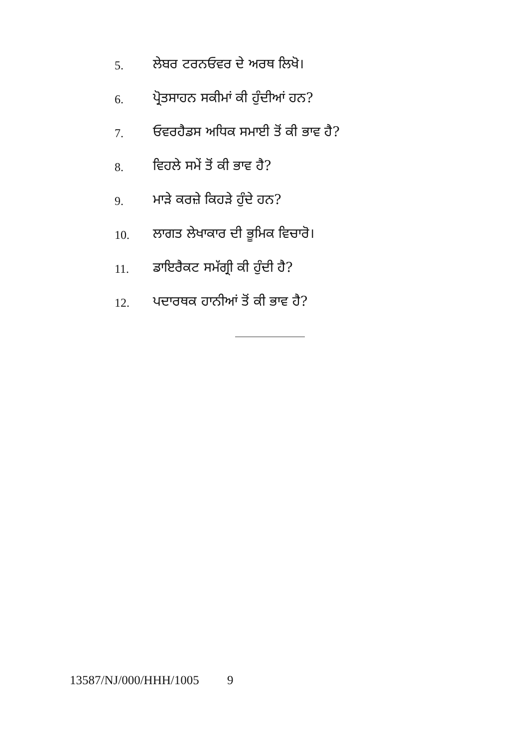5. ਲੇਬਰ ਟਰਨਓਵਰ ਦੇ ਅਰਥ ਲਿਖੋ।
6. ਪ੍ਰੋਤਸਾਹਨ ਸਕੀਮਾਂ ਕੀ ਹੁੰਦੀਆਂ ਹਨ?
7. ਓਵਰਹੈਡਸ ਅਧਿਕ ਸਮਾਈ ਤੋਂ ਕੀ ਭਾਵ ਹੈ?
8. ਵਿਹਲੇ ਸਮੇਂ ਤੋਂ ਕੀ ਭਾਵ ਹੈ?
9. ਮਾੜੇ ਕਰਜ਼ੇ ਕਿਹੜੇ ਹੁੰਦੇ ਹਨ?
10. ਲਾਗਤ ਲੇਖਾਕਾਰ ਦੀ ਭੂਮਿਕ ਵਿਚਾਰੋ।
11. ਡਾਇਰੈਕਟ ਸਮੱਗ੍ਰੀ ਕੀ ਹੁੰਦੀ ਹੈ?
12. ਪਦਾਰਥਕ ਹਾਨੀਆਂ ਤੋਂ ਕੀ ਭਾਵ ਹੈ?
13587/NJ/000/HHH/1005 9